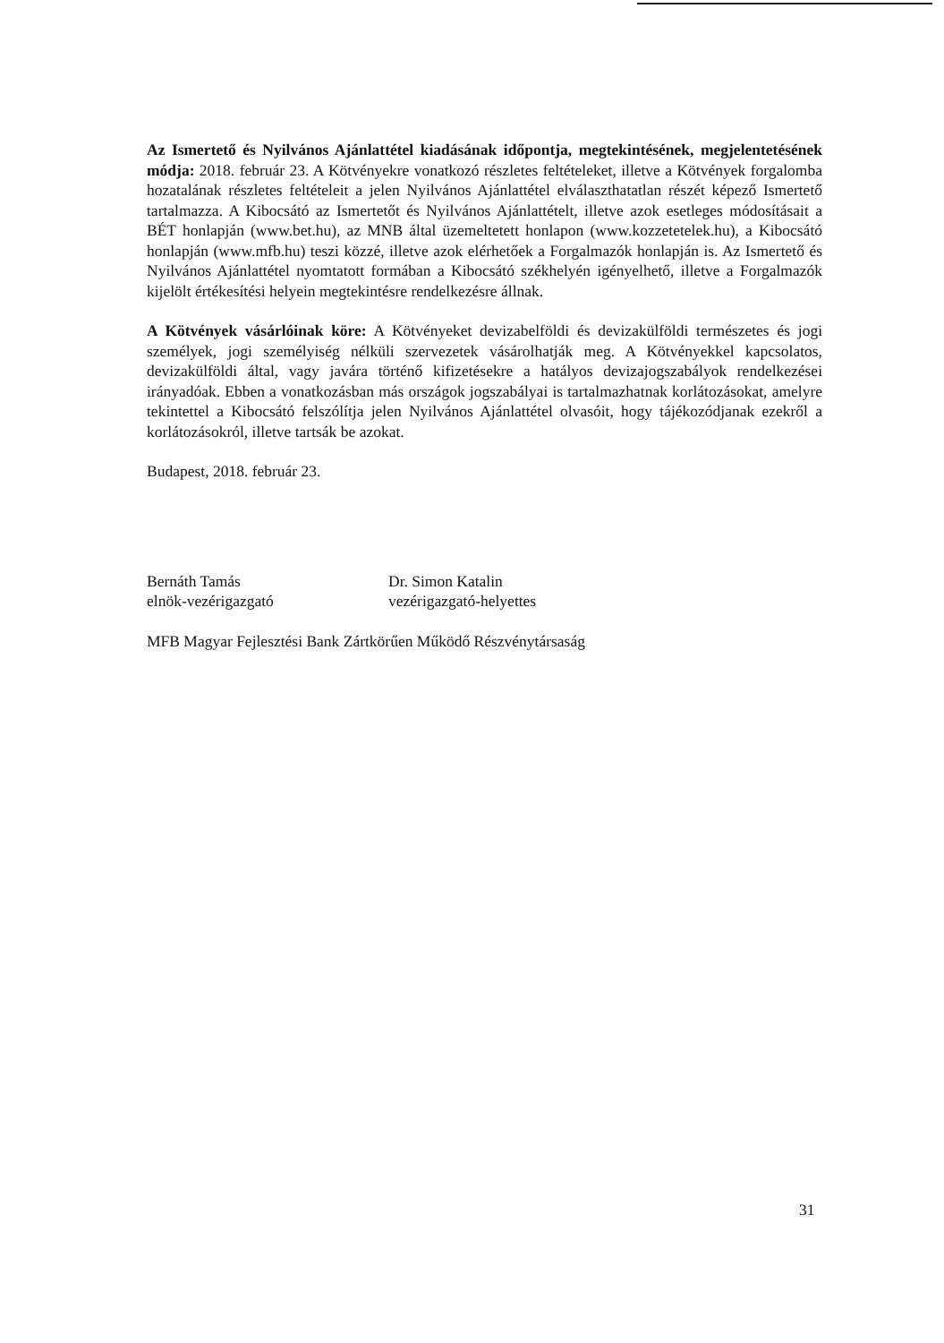Az Ismertető és Nyilvános Ajánlattétel kiadásának időpontja, megtekintésének, megjelentetésének módja: 2018. február 23. A Kötvényekre vonatkozó részletes feltételeket, illetve a Kötvények forgalomba hozatalának részletes feltételeit a jelen Nyilvános Ajánlattétel elválaszthatatlan részét képező Ismertető tartalmazza. A Kibocsátó az Ismertetőt és Nyilvános Ajánlattételt, illetve azok esetleges módosításait a BÉT honlapján (www.bet.hu), az MNB által üzemeltetett honlapon (www.kozzetetelek.hu), a Kibocsátó honlapján (www.mfb.hu) teszi közzé, illetve azok elérhetőek a Forgalmazók honlapján is. Az Ismertető és Nyilvános Ajánlattétel nyomtatott formában a Kibocsátó székhelyén igényelhető, illetve a Forgalmazók kijelölt értékesítési helyein megtekintésre rendelkezésre állnak.
A Kötvények vásárlóinak köre: A Kötvényeket devizabelföldi és devizakülföldi természetes és jogi személyek, jogi személyiség nélküli szervezetek vásárolhatják meg. A Kötvényekkel kapcsolatos, devizakülföldi által, vagy javára történő kifizetésekre a hatályos devizajogszabályok rendelkezései irányadóak. Ebben a vonatkozásban más országok jogszabályai is tartalmazhatnak korlátozásokat, amelyre tekintettel a Kibocsátó felszólítja jelen Nyilvános Ajánlattétel olvasóit, hogy tájékozódjanak ezekről a korlátozásokról, illetve tartsák be azokat.
Budapest, 2018. február 23.
Bernáth Tamás
elnök-vezérigazgató
Dr. Simon Katalin
vezérigazgató-helyettes
MFB Magyar Fejlesztési Bank Zártkörűen Működő Részvénytársaság
31